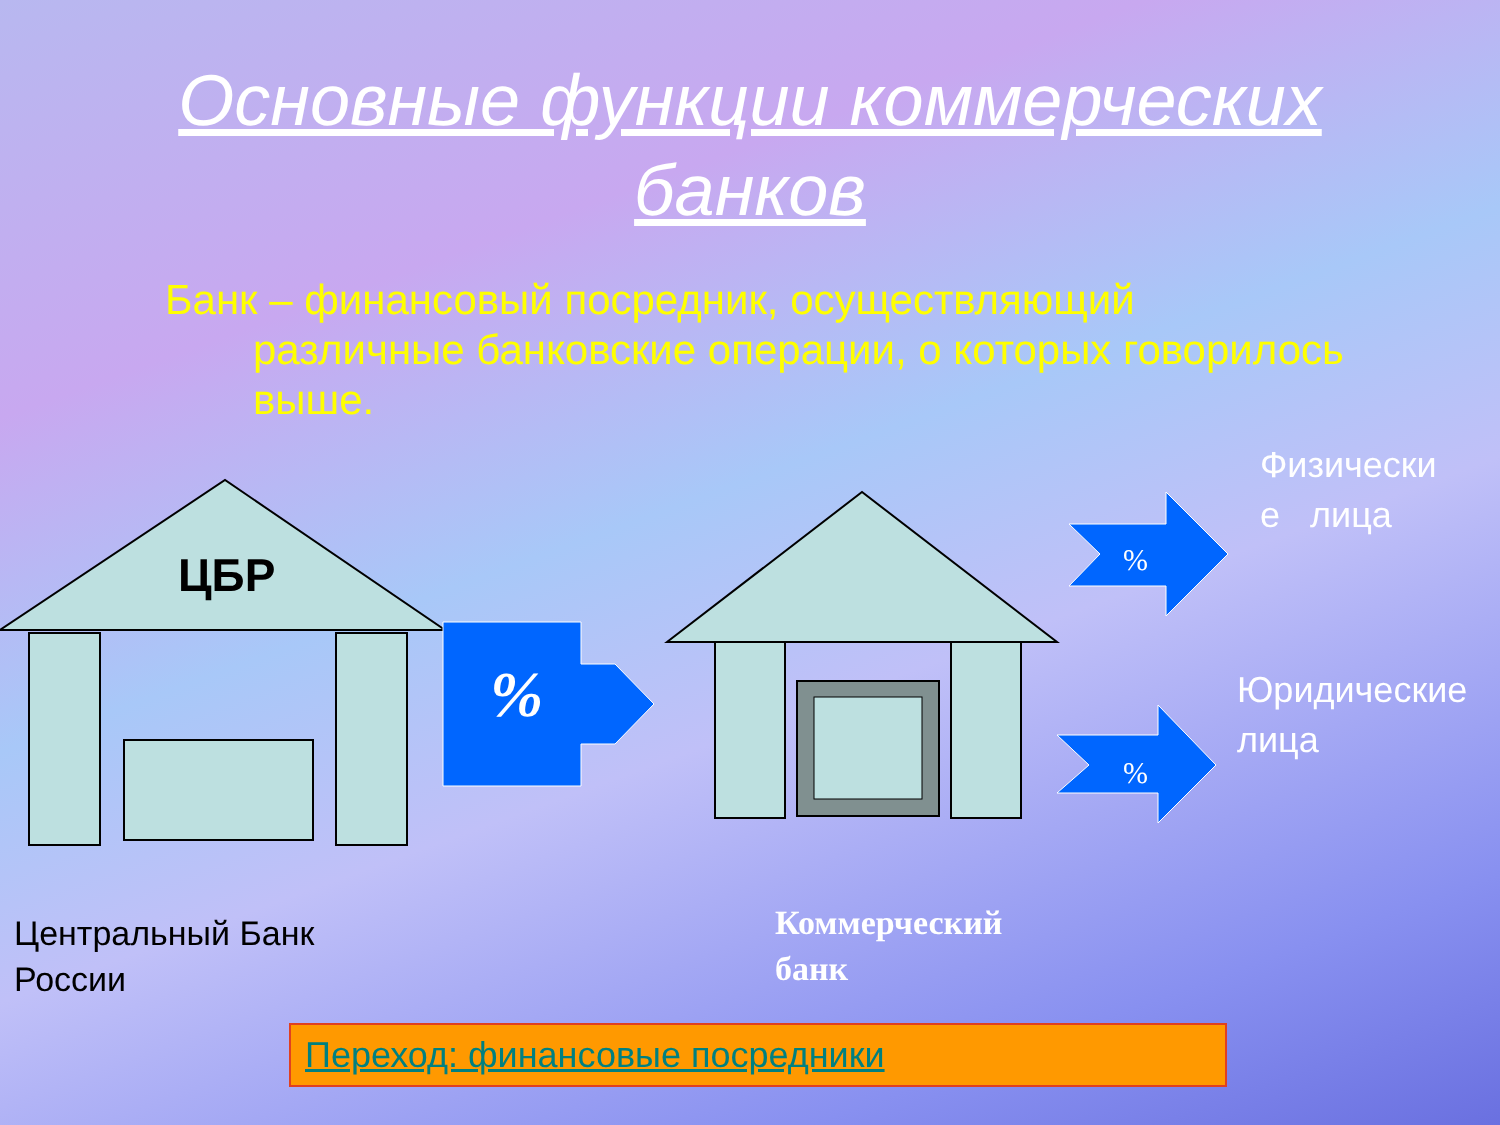Основные функции коммерческих
банков
Банк – финансовый посредник, осуществляющий различные банковские операции, о которых говорилось выше.
ЦБР
%
%
%
Физически е лица
Юридические
лица
Центральный Банк
России
Коммерческий
банк
Переход: финансовые посредники